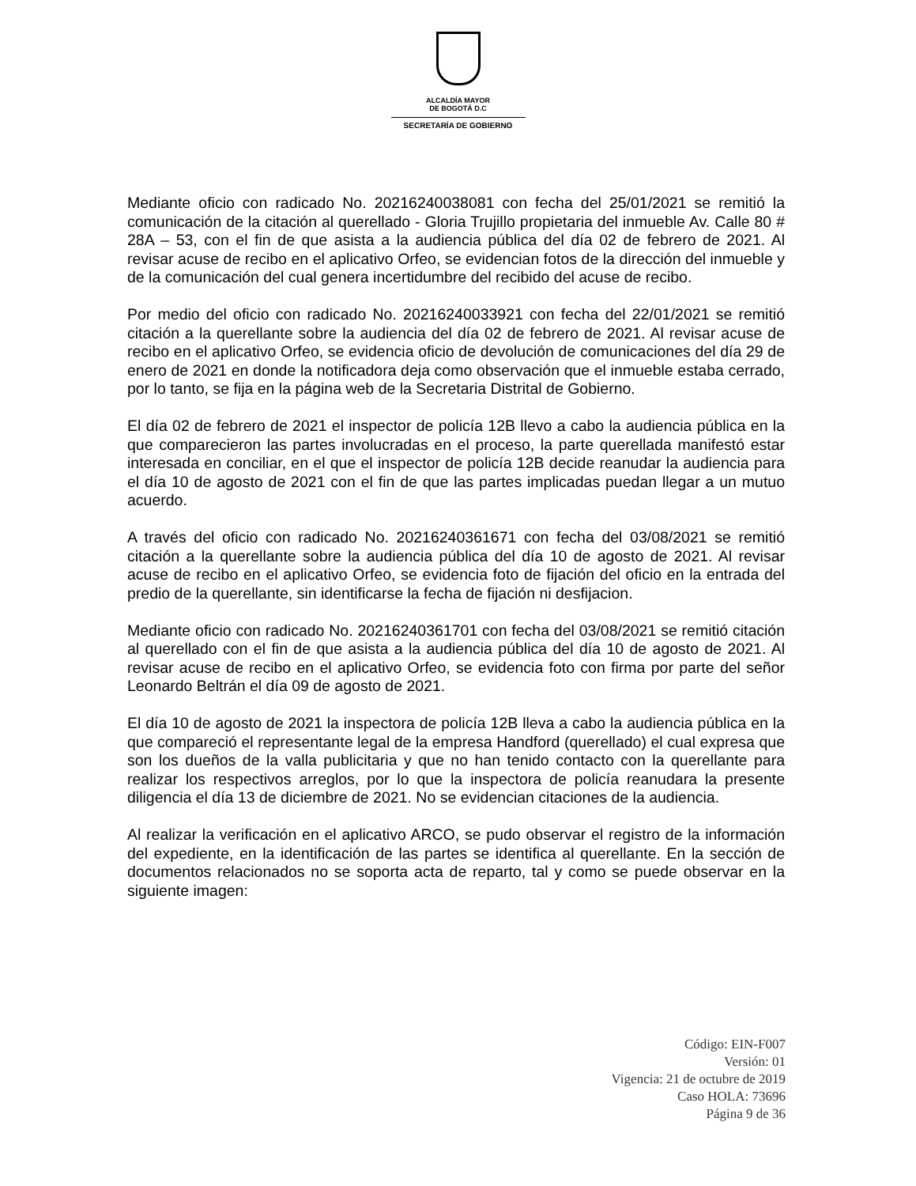ALCALDÍA MAYOR
DE BOGOTÁ D.C
SECRETARÍA DE GOBIERNO
Mediante oficio con radicado No. 20216240038081 con fecha del 25/01/2021 se remitió la comunicación de la citación al querellado - Gloria Trujillo propietaria del inmueble Av. Calle 80 # 28A – 53, con el fin de que asista a la audiencia pública del día 02 de febrero de 2021. Al revisar acuse de recibo en el aplicativo Orfeo, se evidencian fotos de la dirección del inmueble y de la comunicación del cual genera incertidumbre del recibido del acuse de recibo.
Por medio del oficio con radicado No. 20216240033921 con fecha del 22/01/2021 se remitió citación a la querellante sobre la audiencia del día 02 de febrero de 2021. Al revisar acuse de recibo en el aplicativo Orfeo, se evidencia oficio de devolución de comunicaciones del día 29 de enero de 2021 en donde la notificadora deja como observación que el inmueble estaba cerrado, por lo tanto, se fija en la página web de la Secretaria Distrital de Gobierno.
El día 02 de febrero de 2021 el inspector de policía 12B llevo a cabo la audiencia pública en la que comparecieron las partes involucradas en el proceso, la parte querellada manifestó estar interesada en conciliar, en el que el inspector de policía 12B decide reanudar la audiencia para el día 10 de agosto de 2021 con el fin de que las partes implicadas puedan llegar a un mutuo acuerdo.
A través del oficio con radicado No. 20216240361671 con fecha del 03/08/2021 se remitió citación a la querellante sobre la audiencia pública del día 10 de agosto de 2021. Al revisar acuse de recibo en el aplicativo Orfeo, se evidencia foto de fijación del oficio en la entrada del predio de la querellante, sin identificarse la fecha de fijación ni desfijacion.
Mediante oficio con radicado No. 20216240361701 con fecha del 03/08/2021 se remitió citación al querellado con el fin de que asista a la audiencia pública del día 10 de agosto de 2021. Al revisar acuse de recibo en el aplicativo Orfeo, se evidencia foto con firma por parte del señor Leonardo Beltrán el día 09 de agosto de 2021.
El día 10 de agosto de 2021 la inspectora de policía 12B lleva a cabo la audiencia pública en la que compareció el representante legal de la empresa Handford (querellado) el cual expresa que son los dueños de la valla publicitaria y que no han tenido contacto con la querellante para realizar los respectivos arreglos, por lo que la inspectora de policía reanudara la presente diligencia el día 13 de diciembre de 2021. No se evidencian citaciones de la audiencia.
Al realizar la verificación en el aplicativo ARCO, se pudo observar el registro de la información del expediente, en la identificación de las partes se identifica al querellante. En la sección de documentos relacionados no se soporta acta de reparto, tal y como se puede observar en la siguiente imagen:
Código: EIN-F007
Versión: 01
Vigencia: 21 de octubre de 2019
Caso HOLA: 73696
Página 9 de 36